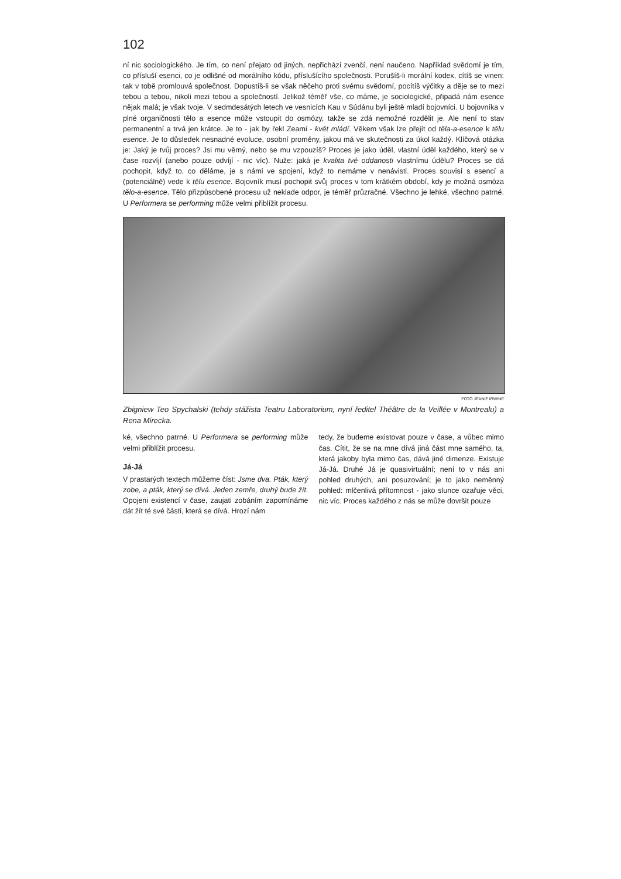102
ní nic sociologického. Je tím, co není přejato od jiných, nepřichází zvenčí, není naučeno. Například svědomí je tím, co přísluší esenci, co je odlišné od morálního kódu, příslušícího společnosti. Porušíš-li morální kodex, cítíš se vinen: tak v tobě promlouvá společnost. Dopustíš-li se však něčeho proti svému svědomí, pocítíš výčitky a děje se to mezi tebou a tebou, nikoli mezi tebou a společností. Jelikož téměř vše, co máme, je sociologické, připadá nám esence nějak malá; je však tvoje. V sedmdesátých letech ve vesnicích Kau v Súdánu byli ještě mladí bojovníci. U bojovníka v plné organičnosti tělo a esence může vstoupit do osmózy, takže se zdá nemožné rozdělit je. Ale není to stav permanentní a trvá jen krátce. Je to - jak by řekl Zeami - květ mládí. Věkem však lze přejít od těla-a-esence k tělu esence. Je to důsledek nesnadné evoluce, osobní proměny, jakou má ve skutečnosti za úkol každý. Klíčová otázka je: Jaký je tvůj proces? Jsi mu věrný, nebo se mu vzpouzíš? Proces je jako úděl, vlastní úděl každého, který se v čase rozvíjí (anebo pouze odvíjí - nic víc). Nuže: jaká je kvalita tvé oddanosti vlastnímu údělu? Proces se dá pochopit, když to, co děláme, je s námi ve spojení, když to nemáme v nenávisti. Proces souvisí s esencí a (potenciálně) vede k tělu esence. Bojovník musí pochopit svůj proces v tom krátkém období, kdy je možná osmóza tělo-a-esence. Tělo přizpůsobené procesu už neklade odpor, je téměř průzračné. Všechno je lehké, všechno patrné. U Performera se performing může velmi přiblížit procesu.
FOTO JEANIE IRWINE
Zbigniew Teo Spychalski (tehdy stážista Teatru Laboratorium, nyní ředitel Théâtre de la Veillée v Montrealu) a Rena Mirecka.
ké, všechno patrné. U Performera se performing může velmi přiblížit procesu.
Já-Já
V prastarých textech můžeme číst: Jsme dva. Pták, který zobe, a pták, který se dívá. Jeden zemře, druhý bude žít. Opojeni existencí v čase, zaujati zobáním zapomínáme dát žít té své části, která se dívá. Hrozí nám
tedy, že budeme existovat pouze v čase, a vůbec mimo čas. Cítit, že se na mne dívá jiná část mne samého, ta, která jakoby byla mimo čas, dává jiné dimenze. Existuje Já-Já. Druhé Já je quasivirtuální; není to v nás ani pohled druhých, ani posuzování; je to jako neměnný pohled: mlčenlivá přítomnost - jako slunce ozařuje věci, nic víc. Proces každého z nás se může dovršit pouze